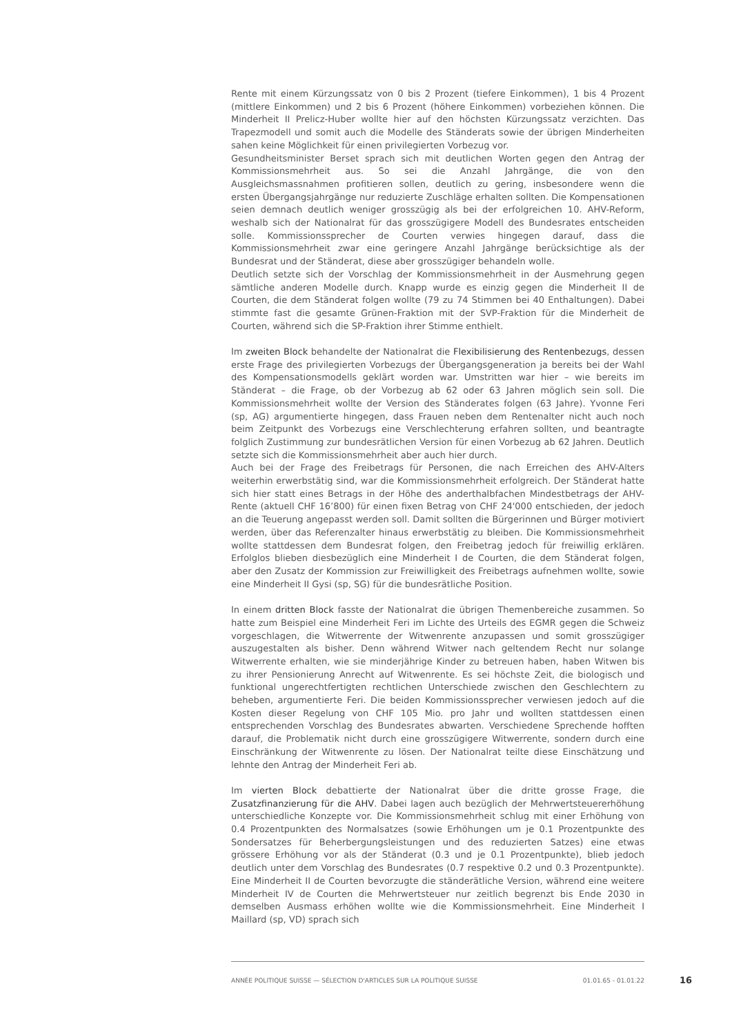Rente mit einem Kürzungssatz von 0 bis 2 Prozent (tiefere Einkommen), 1 bis 4 Prozent (mittlere Einkommen) und 2 bis 6 Prozent (höhere Einkommen) vorbeziehen können. Die Minderheit II Prelicz-Huber wollte hier auf den höchsten Kürzungssatz verzichten. Das Trapezmodell und somit auch die Modelle des Ständerats sowie der übrigen Minderheiten sahen keine Möglichkeit für einen privilegierten Vorbezug vor.
Gesundheitsminister Berset sprach sich mit deutlichen Worten gegen den Antrag der Kommissionsmehrheit aus. So sei die Anzahl Jahrgänge, die von den Ausgleichsmassnahmen profitieren sollen, deutlich zu gering, insbesondere wenn die ersten Übergangsjahrgänge nur reduzierte Zuschläge erhalten sollten. Die Kompensationen seien demnach deutlich weniger grosszügig als bei der erfolgreichen 10. AHV-Reform, weshalb sich der Nationalrat für das grosszügigere Modell des Bundesrates entscheiden solle. Kommissionssprecher de Courten verwies hingegen darauf, dass die Kommissionsmehrheit zwar eine geringere Anzahl Jahrgänge berücksichtige als der Bundesrat und der Ständerat, diese aber grosszügiger behandeln wolle.
Deutlich setzte sich der Vorschlag der Kommissionsmehrheit in der Ausmehrung gegen sämtliche anderen Modelle durch. Knapp wurde es einzig gegen die Minderheit II de Courten, die dem Ständerat folgen wollte (79 zu 74 Stimmen bei 40 Enthaltungen). Dabei stimmte fast die gesamte Grünen-Fraktion mit der SVP-Fraktion für die Minderheit de Courten, während sich die SP-Fraktion ihrer Stimme enthielt.
Im zweiten Block behandelte der Nationalrat die Flexibilisierung des Rentenbezugs, dessen erste Frage des privilegierten Vorbezugs der Übergangsgeneration ja bereits bei der Wahl des Kompensationsmodells geklärt worden war. Umstritten war hier – wie bereits im Ständerat – die Frage, ob der Vorbezug ab 62 oder 63 Jahren möglich sein soll. Die Kommissionsmehrheit wollte der Version des Ständerates folgen (63 Jahre). Yvonne Feri (sp, AG) argumentierte hingegen, dass Frauen neben dem Rentenalter nicht auch noch beim Zeitpunkt des Vorbezugs eine Verschlechterung erfahren sollten, und beantragte folglich Zustimmung zur bundesrätlichen Version für einen Vorbezug ab 62 Jahren. Deutlich setzte sich die Kommissionsmehrheit aber auch hier durch.
Auch bei der Frage des Freibetrags für Personen, die nach Erreichen des AHV-Alters weiterhin erwerbstätig sind, war die Kommissionsmehrheit erfolgreich. Der Ständerat hatte sich hier statt eines Betrags in der Höhe des anderthalbfachen Mindestbetrags der AHV-Rente (aktuell CHF 16’800) für einen fixen Betrag von CHF 24'000 entschieden, der jedoch an die Teuerung angepasst werden soll. Damit sollten die Bürgerinnen und Bürger motiviert werden, über das Referenzalter hinaus erwerbstätig zu bleiben. Die Kommissionsmehrheit wollte stattdessen dem Bundesrat folgen, den Freibetrag jedoch für freiwillig erklären. Erfolglos blieben diesbezüglich eine Minderheit I de Courten, die dem Ständerat folgen, aber den Zusatz der Kommission zur Freiwilligkeit des Freibetrags aufnehmen wollte, sowie eine Minderheit II Gysi (sp, SG) für die bundesrätliche Position.
In einem dritten Block fasste der Nationalrat die übrigen Themenbereiche zusammen. So hatte zum Beispiel eine Minderheit Feri im Lichte des Urteils des EGMR gegen die Schweiz vorgeschlagen, die Witwerrente der Witwenrente anzupassen und somit grosszügiger auszugestalten als bisher. Denn während Witwer nach geltendem Recht nur solange Witwerrente erhalten, wie sie minderjährige Kinder zu betreuen haben, haben Witwen bis zu ihrer Pensionierung Anrecht auf Witwenrente. Es sei höchste Zeit, die biologisch und funktional ungerechtfertigten rechtlichen Unterschiede zwischen den Geschlechtern zu beheben, argumentierte Feri. Die beiden Kommissionssprecher verwiesen jedoch auf die Kosten dieser Regelung von CHF 105 Mio. pro Jahr und wollten stattdessen einen entsprechenden Vorschlag des Bundesrates abwarten. Verschiedene Sprechende hofften darauf, die Problematik nicht durch eine grosszügigere Witwerrente, sondern durch eine Einschränkung der Witwenrente zu lösen. Der Nationalrat teilte diese Einschätzung und lehnte den Antrag der Minderheit Feri ab.
Im vierten Block debattierte der Nationalrat über die dritte grosse Frage, die Zusatzfinanzierung für die AHV. Dabei lagen auch bezüglich der Mehrwertsteuererhöhung unterschiedliche Konzepte vor. Die Kommissionsmehrheit schlug mit einer Erhöhung von 0.4 Prozentpunkten des Normalsatzes (sowie Erhöhungen um je 0.1 Prozentpunkte des Sondersatzes für Beherbergungsleistungen und des reduzierten Satzes) eine etwas grössere Erhöhung vor als der Ständerat (0.3 und je 0.1 Prozentpunkte), blieb jedoch deutlich unter dem Vorschlag des Bundesrates (0.7 respektive 0.2 und 0.3 Prozentpunkte). Eine Minderheit II de Courten bevorzugte die ständerätliche Version, während eine weitere Minderheit IV de Courten die Mehrwertsteuer nur zeitlich begrenzt bis Ende 2030 in demselben Ausmass erhöhen wollte wie die Kommissionsmehrheit. Eine Minderheit I Maillard (sp, VD) sprach sich
ANNÉE POLITIQUE SUISSE — SÉLECTION D'ARTICLES SUR LA POLITIQUE SUISSE 01.01.65 - 01.01.22
16